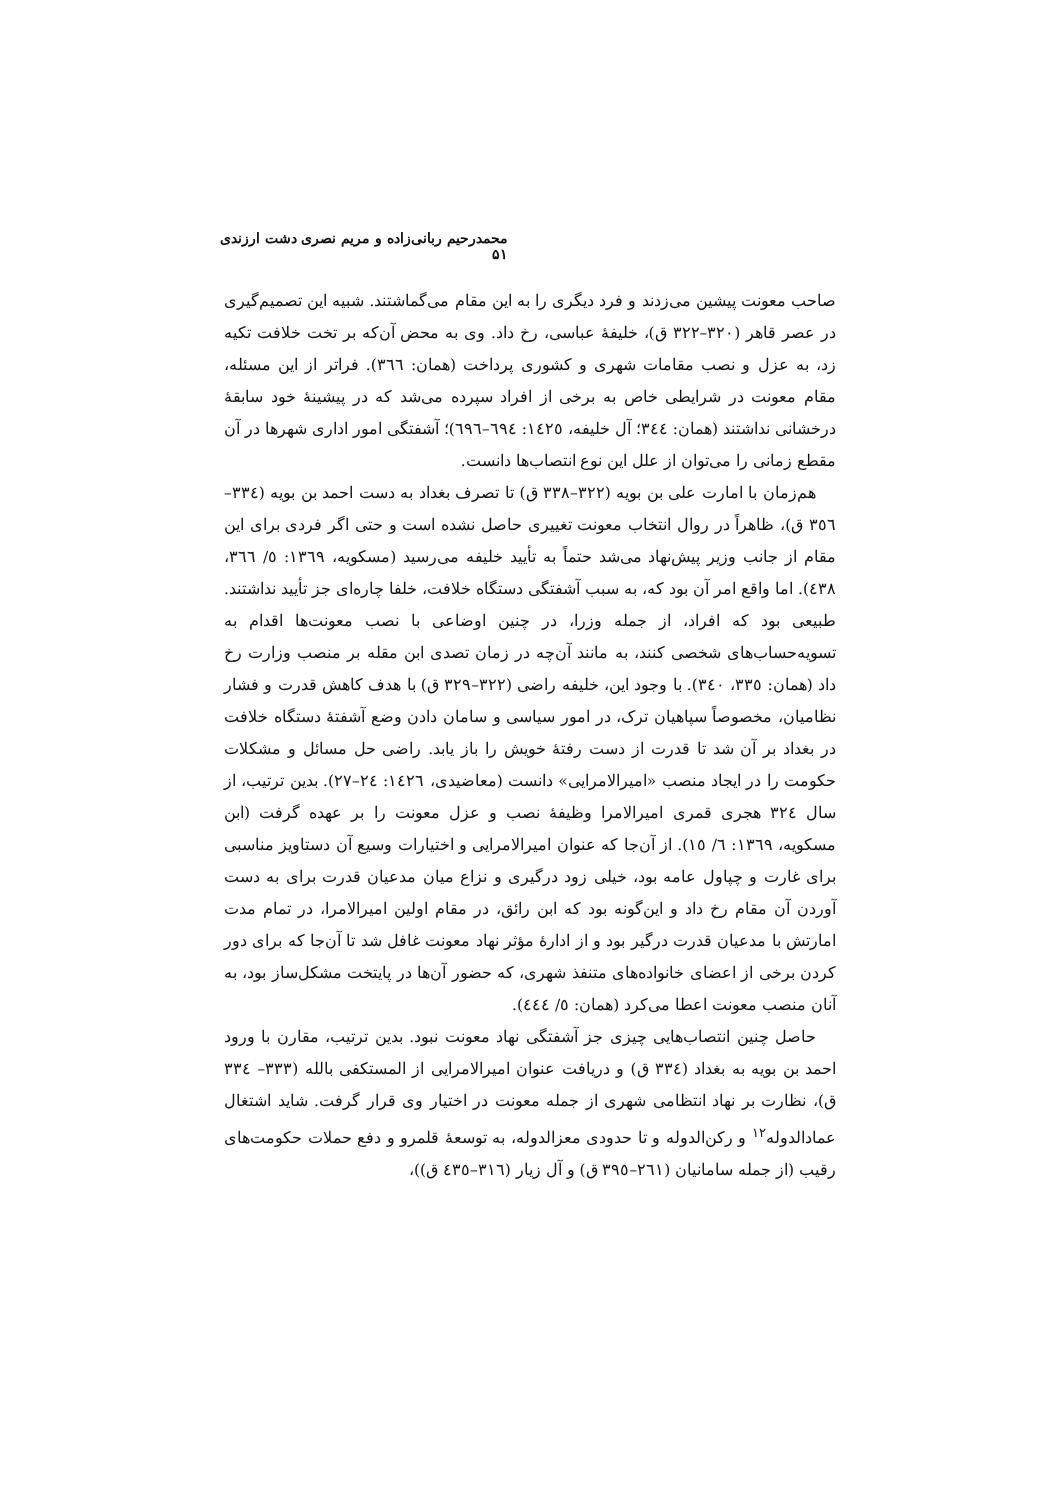محمدرحیم ربانی‌زاده و مریم نصری دشت ارزندی ۵۱
صاحب معونت پیشین می‌زدند و فرد دیگری را به این مقام می‌گماشتند. شبیه این تصمیم‌گیری در عصر قاهر (۳۲۰–۳۲۲ ق)، خلیفهٔ عباسی، رخ داد. وی به محض آن‌که بر تخت خلافت تکیه زد، به عزل و نصب مقامات شهری و کشوری پرداخت (همان: ۳٦٦). فراتر از این مسئله، مقام معونت در شرایطی خاص به برخی از افراد سپرده می‌شد که در پیشینهٔ خود سابقهٔ درخشانی نداشتند (همان: ۳٤٤؛ آل خلیفه، ١٤٢٥: ٦٩٤–٦٩٦)؛ آشفتگی امور اداری شهرها در آن مقطع زمانی را می‌توان از علل این نوع انتصاب‌ها دانست.
هم‌زمان با امارت علی بن بویه (۳۲۲–۳۳۸ ق) تا تصرف بغداد به دست احمد بن بویه (۳۳٤–۳٥٦ ق)، ظاهراً در روال انتخاب معونت تغییری حاصل نشده است و حتی اگر فردی برای این مقام از جانب وزیر پیش‌نهاد می‌شد حتماً به تأیید خلیفه می‌رسید (مسکویه، ١۳٦٩: ٥/ ۳٦٦، ٤۳٨). اما واقع امر آن بود که، به سبب آشفتگی دستگاه خلافت، خلفا چاره‌ای جز تأیید نداشتند. طبیعی بود که افراد، از جمله وزرا، در چنین اوضاعی با نصب معونت‌ها اقدام به تسویه‌حساب‌های شخصی کنند، به مانند آن‌چه در زمان تصدی ابن مقله بر منصب وزارت رخ داد (همان: ۳۳٥، ۳٤٠). با وجود این، خلیفه راضی (۳۲۲–۳۲۹ ق) با هدف کاهش قدرت و فشار نظامیان، مخصوصاً سپاهیان ترک، در امور سیاسی و سامان دادن وضع آشفتهٔ دستگاه خلافت در بغداد بر آن شد تا قدرت از دست رفتهٔ خویش را باز یابد. راضی حل مسائل و مشکلات حکومت را در ایجاد منصب «امیرالامرایی» دانست (معاضیدی، ١٤٢٦: ٢٤–٢٧). بدین ترتیب، از سال ۳۲٤ هجری قمری امیرالامرا وظیفهٔ نصب و عزل معونت را بر عهده گرفت (ابن مسکویه، ١۳٦٩: ٦/ ١٥). از آن‌جا که عنوان امیرالامرایی و اختیارات وسیع آن دستاویز مناسبی برای غارت و چپاول عامه بود، خیلی زود درگیری و نزاع میان مدعیان قدرت برای به دست آوردن آن مقام رخ داد و این‌گونه بود که ابن رائق، در مقام اولین امیرالامرا، در تمام مدت امارتش با مدعیان قدرت درگیر بود و از ادارهٔ مؤثر نهاد معونت غافل شد تا آن‌جا که برای دور کردن برخی از اعضای خانواده‌های متنفذ شهری، که حضور آن‌ها در پایتخت مشکل‌ساز بود، به آنان منصب معونت اعطا می‌کرد (همان: ٥/ ٤٤٤).
حاصل چنین انتصاب‌هایی چیزی جز آشفتگی نهاد معونت نبود. بدین ترتیب، مقارن با ورود احمد بن بویه به بغداد (۳۳٤ ق) و دریافت عنوان امیرالامرایی از المستکفی بالله (۳۳۳– ۳۳٤ ق)، نظارت بر نهاد انتظامی شهری از جمله معونت در اختیار وی قرار گرفت. شاید اشتغال عمادالدوله<sup>١٢</sup> و رکن‌الدوله و تا حدودی معزالدوله، به توسعهٔ قلمرو و دفع حملات حکومت‌های رقیب (از جمله سامانیان (٢٦١–۳٩٥ ق) و آل زیار (۳١٦–٤۳٥ ق))،